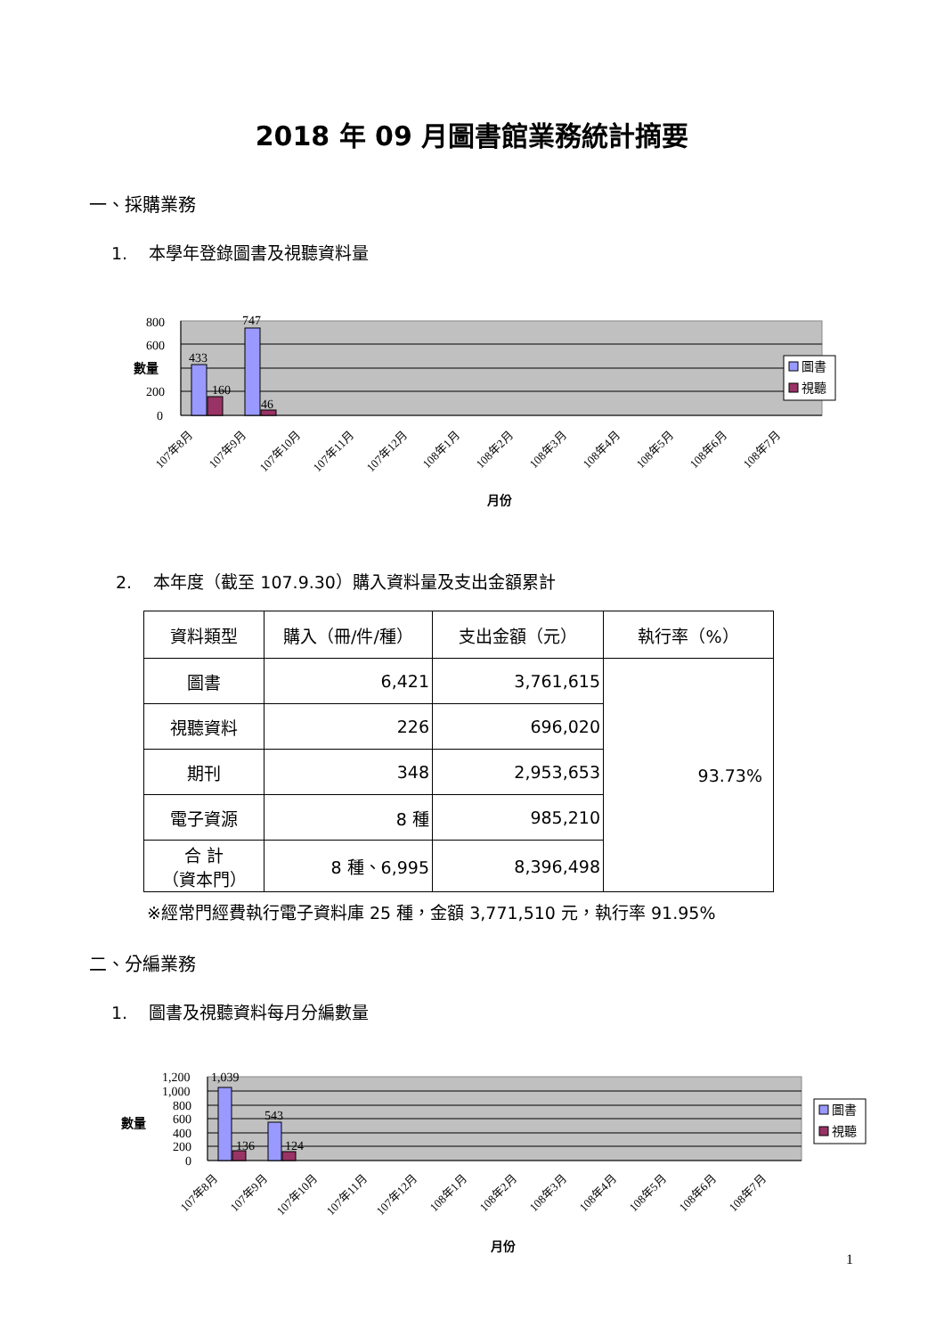2018 年 09 月圖書館業務統計摘要
一、採購業務
1. 本學年登錄圖書及視聽資料量
433
160
747
46
800
600
200
0
數量
圖書
視聽
107年8月
107年9月
107年10月
107年11月
107年12月
108年1月
108年2月
108年3月
108年4月
108年5月
108年6月
108年7月
月份
2. 本年度（截至 107.9.30）購入資料量及支出金額累計
| 資料類型 | 購入（冊/件/種） | 支出金額（元） | 執行率（%） |
| --- | --- | --- | --- |
| 圖書 | 6,421 | 3,761,615 | 93.73% |
| 視聽資料 | 226 | 696,020 | |
| 期刊 | 348 | 2,953,653 | |
| 電子資源 | 8 種 | 985,210 | |
| 合 計 （資本門） | 8 種、6,995 | 8,396,498 | |
※經常門經費執行電子資料庫 25 種，金額 3,771,510 元，執行率 91.95%
二、分編業務
1. 圖書及視聽資料每月分編數量
1,039
136
543
124
1,200
1,000
800
600
400
200
0
數量
圖書
視聽
107年8月
107年9月
107年10月
107年11月
107年12月
108年1月
108年2月
108年3月
108年4月
108年5月
108年6月
108年7月
月份
1